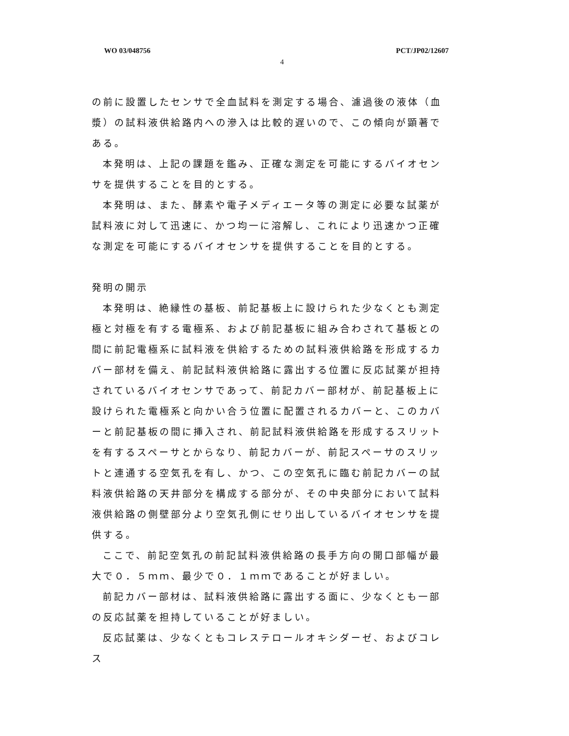WO 03/048756 PCT/JP02/12607
4
の前に設置したセンサで全血試料を測定する場合、濾過後の液体（血漿）の試料液供給路内への滲入は比較的遅いので、この傾向が顕著である。
本発明は、上記の課題を鑑み、正確な測定を可能にするバイオセンサを提供することを目的とする。
本発明は、また、酵素や電子メディエータ等の測定に必要な試薬が試料液に対して迅速に、かつ均一に溶解し、これにより迅速かつ正確な測定を可能にするバイオセンサを提供することを目的とする。
発明の開示
本発明は、絶縁性の基板、前記基板上に設けられた少なくとも測定極と対極を有する電極系、および前記基板に組み合わされて基板との間に前記電極系に試料液を供給するための試料液供給路を形成するカバー部材を備え、前記試料液供給路に露出する位置に反応試薬が担持されているバイオセンサであって、前記カバー部材が、前記基板上に設けられた電極系と向かい合う位置に配置されるカバーと、このカバーと前記基板の間に挿入され、前記試料液供給路を形成するスリットを有するスペーサとからなり、前記カバーが、前記スペーサのスリットと連通する空気孔を有し、かつ、この空気孔に臨む前記カバーの試料液供給路の天井部分を構成する部分が、その中央部分において試料液供給路の側壁部分より空気孔側にせり出しているバイオセンサを提供する。
ここで、前記空気孔の前記試料液供給路の長手方向の開口部幅が最大で０．５ｍｍ、最少で０．１ｍｍであることが好ましい。
前記カバー部材は、試料液供給路に露出する面に、少なくとも一部の反応試薬を担持していることが好ましい。
反応試薬は、少なくともコレステロールオキシダーゼ、およびコレス